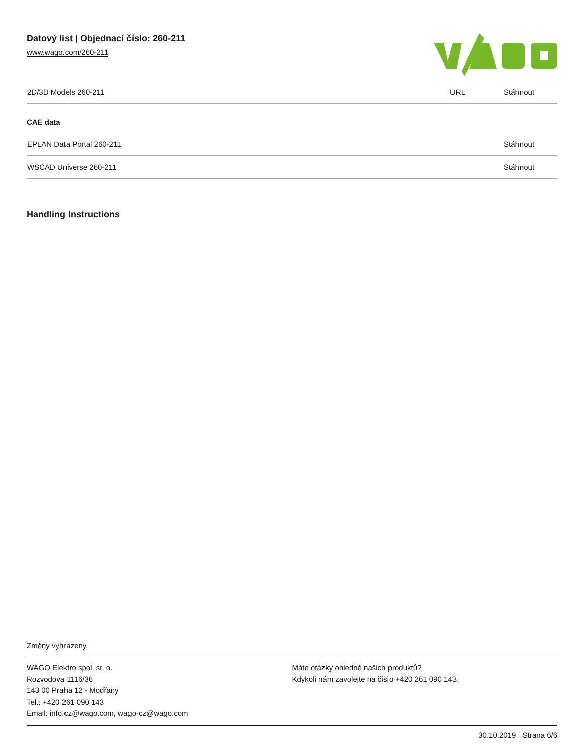Datový list | Objednací číslo: 260-211
www.wago.com/260-211
| 2D/3D Models 260-211 | URL | Stáhnout |
CAE data
| EPLAN Data Portal 260-211 | Stáhnout |
| WSCAD Universe 260-211 | Stáhnout |
Handling Instructions
Změny vyhrazeny.
WAGO Elektro spol. sr. o.
Rozvodova 1116/36
143 00 Praha 12 - Modřany
Tel.: +420 261 090 143
Email: info.cz@wago.com, wago-cz@wago.com
Máte otázky ohledně našich produktů?
Kdykoli nám zavolejte na číslo +420 261 090 143.
30.10.2019 Strana 6/6